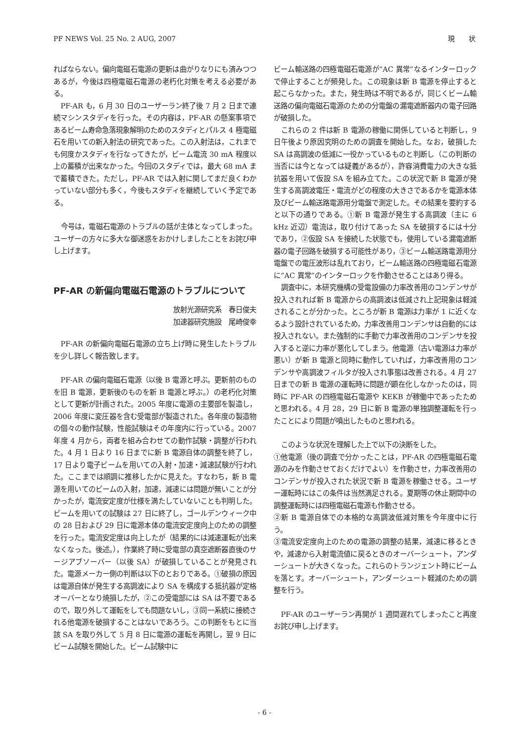PF NEWS Vol. 25 No. 2 AUG, 2007 現　　状
ればならない。偏向電磁石電源の更新は曲がりなりにも済みつつあるが，今後は四極電磁石電源の老朽化対策を考える必要がある。
PF-AR も，6 月 30 日のユーザーラン終了後 7 月 2 日まで連続マシンスタディを行った。その内容は，PF-AR の懸案事項であるビーム寿命急落現象解明のためのスタディとパルス 4 極電磁石を用いての新入射法の研究であった。この入射法は，これまでも何度かスタディを行なってきたが，ビーム電流 30 mA 程度以上の蓄積が出来なかった。今回のスタディでは，最大 68 mA まで蓄積できた。ただし，PF-AR では入射に関してまだ良くわかっていない部分も多く，今後もスタディを継続していく予定である。
今号は，電磁石電源のトラブルの話が主体となってしまった。ユーザーの方々に多大な御迷惑をおかけしましたことをお詫び申し上げます。
PF-AR の新偏向電磁石電源のトラブルについて
放射光源研究系　春日俊夫
加速器研究施設　尾崎俊幸
PF-AR の新偏向電磁石電源の立ち上げ時に発生したトラブルを少し詳しく報告致します。
PF-AR の偏向電磁石電源（以後 B 電源と呼ぶ。更新前のものを旧 B 電源，更新後のものを新 B 電源と呼ぶ。）の老朽化対策として更新が計画された。2005 年度に電源の主要部を製造し，2006 年度に変圧器を含む受電部が製造された。各年度の製造物の個々の動作試験，性能試験はその年度内に行っている。2007 年度 4 月から，両者を組み合わせての動作試験・調整が行われた。4 月 1 日より 16 日までに新 B 電源自体の調整を終了し，17 日より電子ビームを用いての入射・加速・減速試験が行われた。ここまでは順調に推移したかに見えた。すなわち，新 B 電源を用いてのビームの入射，加速，減速には問題が無いことが分かったが，電流安定度が仕様を満たしていないことも判明した。ビームを用いての試験は 27 日に終了し，ゴールデンウィーク中の 28 日および 29 日に電源本体の電流安定度向上のための調整を行った。電流安定度は向上したが（結果的には減速運転が出来なくなった。後述。），作業終了時に受電部の真空遮断器直後のサージアブソーバー（以後 SA）が破損していることが発見された。電源メーカー側の判断は以下のとおりである。①破損の原因は電源自体が発生する高調波により SA を構成する抵抗器が定格オーバーとなり焼損したが，②この受電部には SA は不要であるので，取り外して運転をしても問題ないし，③同一系統に接続される他電源を破損することはないであろう。この判断をもとに当該 SA を取り外して 5 月 8 日に電源の運転を再開し，翌 9 日にビーム試験を開始した。ビーム試験中に
ビーム輸送路の四極電磁石電源が“AC 異常”なるインターロックで停止することが頻発した。この現象は新 B 電源を停止すると起こらなかった。また，発生時は不明であるが，同じくビーム輸送路の偏向電磁石電源のための分電盤の漏電遮断器内の電子回路が破損した。
これらの 2 件は新 B 電源の稼働に関係していると判断し，9 日午後より原因究明のための調査を開始した。なお，破損した SA は高調波の低減に一役かっているものと判断し（この判断の当否には今となっては疑義があるが），許容消費電力の大きな抵抗器を用いて仮設 SA を組み立てた。この状況で新 B 電源が発生する高調波電圧・電流がどの程度の大きさであるかを電源本体及びビーム輸送路電源用分電盤で測定した。その結果を要約すると以下の通りである。①新 B 電源が発生する高調波（主に 6 kHz 近辺）電流は，取り付けてあった SA を破損するには十分であり，②仮設 SA を接続した状態でも，使用している漏電遮断器の電子回路を破損する可能性があり，③ビーム輸送路電源用分電盤での電圧波形は乱れており，ビーム輸送路の四極電磁石電源に“AC 異常”のインターロックを作動させることはあり得る。
調査中に，本研究機構の受電設備の力率改善用のコンデンサが投入されれば新 B 電源からの高調波は低減され上記現象は軽減されることが分かった。ところが新 B 電源は力率が 1 に近くなるよう設計されているため，力率改善用コンデンサは自動的には投入されない。また強制的に手動で力率改善用のコンデンサを投入すると逆に力率が悪化してしまう。他電源（古い電源は力率が悪い）が新 B 電源と同時に動作していれば，力率改善用のコンデンサや高調波フィルタが投入され事態は改善される。4 月 27 日までの新 B 電源の運転時に問題が顕在化しなかったのは，同時に PF-AR の四極電磁石電源や KEKB が稼働中であったためと思われる。4 月 28，29 日に新 B 電源の単独調整運転を行ったことにより問題が噴出したものと思われる。
このような状況を理解した上で以下の決断をした。
①他電源（後の調査で分かったことは，PF-AR の四極電磁石電源のみを作動させておくだけでよい）を作動させ，力率改善用のコンデンサが投入された状況で新 B 電源を稼働させる。ユーザー運転時にはこの条件は当然満足される。夏期等の休止期間中の調整運転時には四極電磁石電源も作動させる。
②新 B 電源自体での本格的な高調波低減対策を今年度中に行う。
③電流安定度向上のための電源の調整の結果，減速に移るときや，減速から入射電流値に戻るときのオーバーシュート，アンダーシュートが大きくなった。これらのトランジェント時にビームを落とす。オーバーシュート，アンダーシュート軽減のための調整を行う。
PF-AR のユーザーラン再開が 1 週間遅れてしまったこと再度お詫び申し上げます。
- 6 -